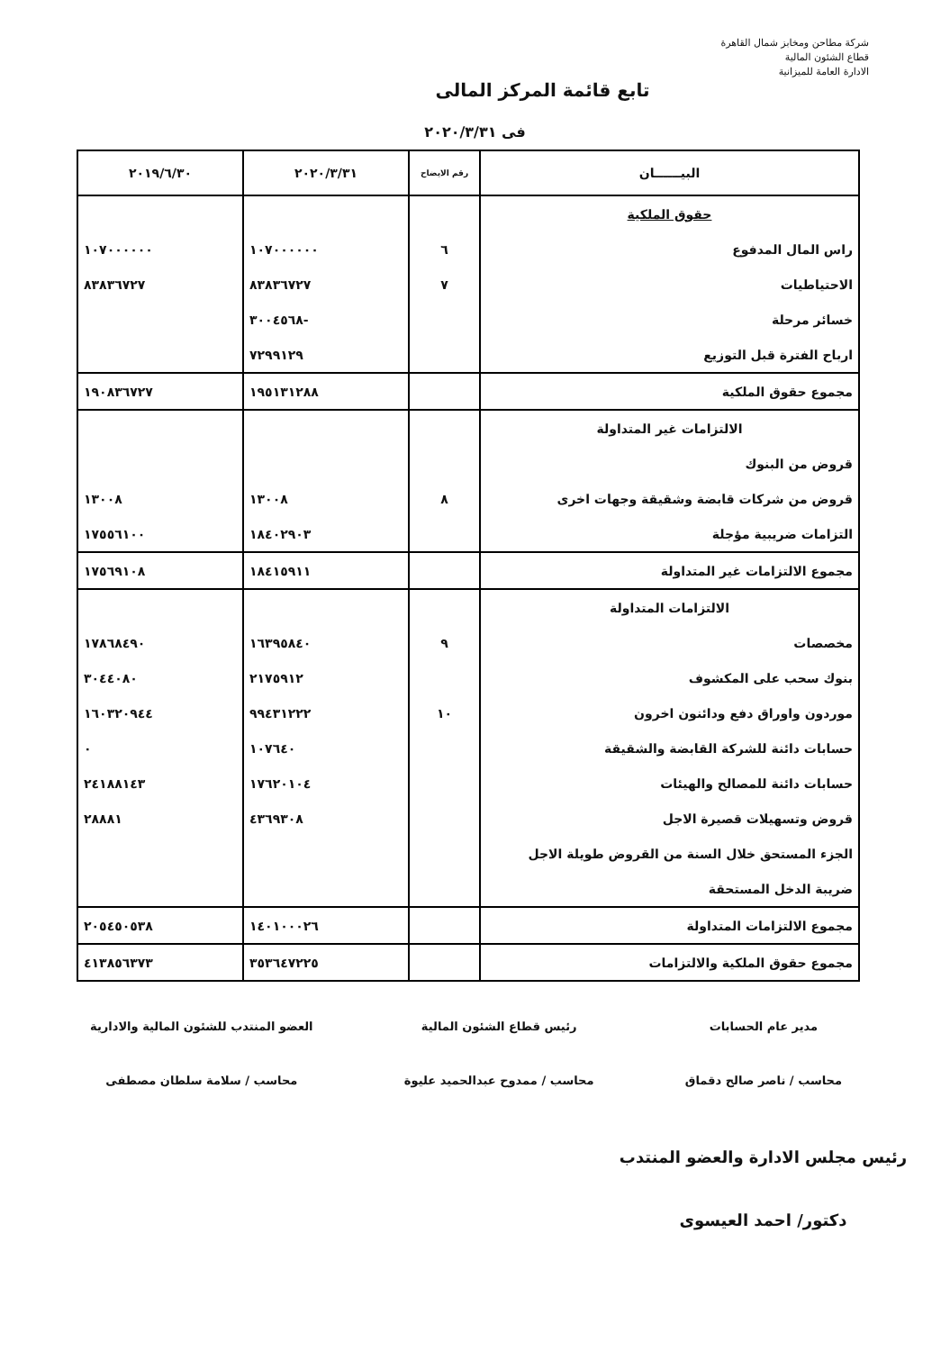شركة مطاحن ومخابز شمال القاهرة
قطاع الشئون المالية
الادارة العامة للميزانية
تابع قائمة المركز المالى
فى ٢٠٢٠/٣/٣١
| البيــــــان | رقم الايضاح | ٢٠٢٠/٣/٣١ | ٢٠١٩/٦/٣٠ |
| --- | --- | --- | --- |
| حقوق الملكية | | | |
| راس المال المدفوع | ٦ | ١٠٧٠٠٠٠٠٠ | ١٠٧٠٠٠٠٠٠ |
| الاحتياطيات | ٧ | ٨٣٨٣٦٧٢٧ | ٨٣٨٣٦٧٢٧ |
| خسائر مرحلة | | -٣٠٠٤٥٦٨ | |
| ارباح الفترة قبل التوزيع | | ٧٢٩٩١٢٩ | |
| مجموع حقوق الملكية | | ١٩٥١٣١٢٨٨ | ١٩٠٨٣٦٧٢٧ |
| الالتزامات غير المتداولة | | | |
| قروض من البنوك | | | |
| قروض من شركات قابضة وشقيقة وجهات اخرى | ٨ | ١٣٠٠٨ | ١٣٠٠٨ |
| التزامات ضريبية مؤجلة | | ١٨٤٠٢٩٠٣ | ١٧٥٥٦١٠٠ |
| مجموع الالتزامات غير المتداولة | | ١٨٤١٥٩١١ | ١٧٥٦٩١٠٨ |
| الالتزامات المتداولة | | | |
| مخصصات | ٩ | ١٦٣٩٥٨٤٠ | ١٧٨٦٨٤٩٠ |
| بنوك سحب على المكشوف | | ٢١٧٥٩١٢ | ٣٠٤٤٠٨٠ |
| موردون واوراق دفع ودائنون اخرون | ١٠ | ٩٩٤٣١٢٢٢ | ١٦٠٣٢٠٩٤٤ |
| حسابات دائنة للشركة القابضة والشقيقة | | ١٠٧٦٤٠ | ٠ |
| حسابات دائنة للمصالح والهيئات | | ١٧٦٢٠١٠٤ | ٢٤١٨٨١٤٣ |
| قروض وتسهيلات قصيرة الاجل | | ٤٣٦٩٣٠٨ | ٢٨٨٨١ |
| الجزء المستحق خلال السنة من القروض طويلة الاجل | | | |
| ضريبة الدخل المستحقة | | | |
| مجموع الالتزامات المتداولة | | ١٤٠١٠٠٠٢٦ | ٢٠٥٤٥٠٥٣٨ |
| مجموع حقوق الملكية والالتزامات | | ٣٥٣٦٤٧٢٢٥ | ٤١٣٨٥٦٣٧٣ |
مدير عام الحسابات
محاسب / ناصر صالح دقماق
رئيس قطاع الشئون المالية
محاسب / ممدوح عبدالحميد عليوة
العضو المنتدب للشئون المالية والادارية
محاسب / سلامة سلطان مصطفى
رئيس مجلس الادارة والعضو المنتدب
دكتور/ احمد العيسوى